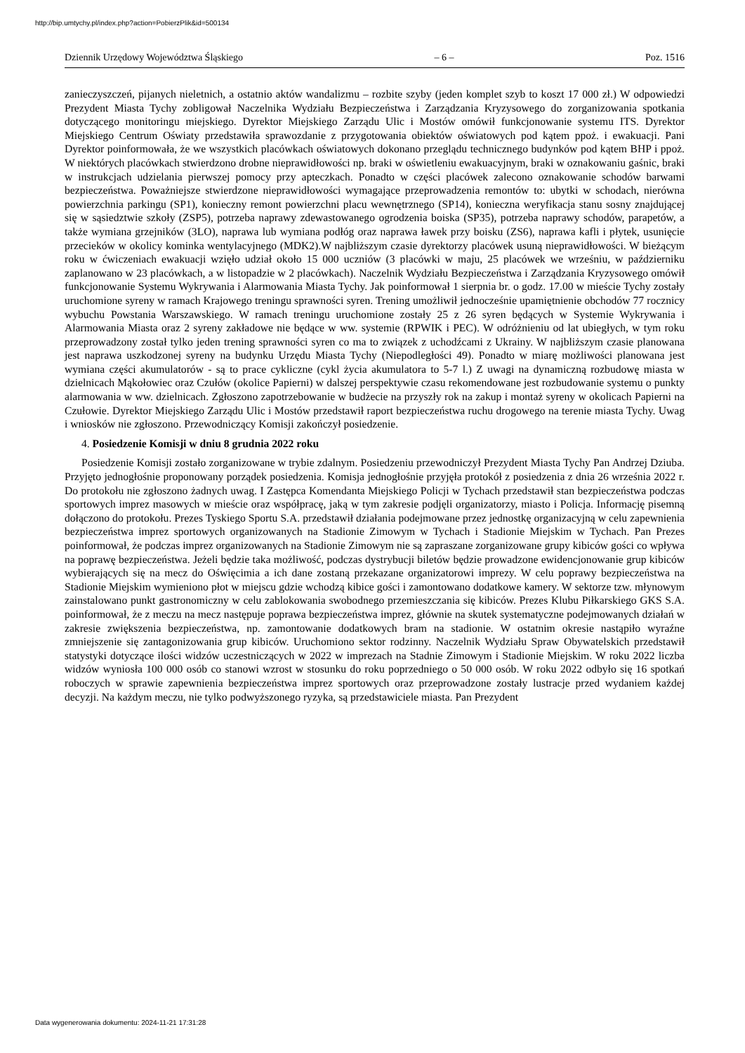http://bip.umtychy.pl/index.php?action=PobierzPlik&id=500134
Dziennik Urzędowy Województwa Śląskiego – 6 – Poz. 1516
zanieczyszczeń, pijanych nieletnich, a ostatnio aktów wandalizmu – rozbite szyby (jeden komplet szyb to koszt 17 000 zł.) W odpowiedzi Prezydent Miasta Tychy zobligował Naczelnika Wydziału Bezpieczeństwa i Zarządzania Kryzysowego do zorganizowania spotkania dotyczącego monitoringu miejskiego. Dyrektor Miejskiego Zarządu Ulic i Mostów omówił funkcjonowanie systemu ITS. Dyrektor Miejskiego Centrum Oświaty przedstawiła sprawozdanie z przygotowania obiektów oświatowych pod kątem ppoż. i ewakuacji. Pani Dyrektor poinformowała, że we wszystkich placówkach oświatowych dokonano przeglądu technicznego budynków pod kątem BHP i ppoż. W niektórych placówkach stwierdzono drobne nieprawidłowości np. braki w oświetleniu ewakuacyjnym, braki w oznakowaniu gaśnic, braki w instrukcjach udzielania pierwszej pomocy przy apteczkach. Ponadto w części placówek zalecono oznakowanie schodów barwami bezpieczeństwa. Poważniejsze stwierdzone nieprawidłowości wymagające przeprowadzenia remontów to: ubytki w schodach, nierówna powierzchnia parkingu (SP1), konieczny remont powierzchni placu wewnętrznego (SP14), konieczna weryfikacja stanu sosny znajdującej się w sąsiedztwie szkoły (ZSP5), potrzeba naprawy zdewastowanego ogrodzenia boiska (SP35), potrzeba naprawy schodów, parapetów, a także wymiana grzejników (3LO), naprawa lub wymiana podłóg oraz naprawa ławek przy boisku (ZS6), naprawa kafli i płytek, usunięcie przecieków w okolicy kominka wentylacyjnego (MDK2).W najbliższym czasie dyrektorzy placówek usuną nieprawidłowości. W bieżącym roku w ćwiczeniach ewakuacji wzięło udział około 15 000 uczniów (3 placówki w maju, 25 placówek we wrześniu, w październiku zaplanowano w 23 placówkach, a w listopadzie w 2 placówkach). Naczelnik Wydziału Bezpieczeństwa i Zarządzania Kryzysowego omówił funkcjonowanie Systemu Wykrywania i Alarmowania Miasta Tychy. Jak poinformował 1 sierpnia br. o godz. 17.00 w mieście Tychy zostały uruchomione syreny w ramach Krajowego treningu sprawności syren. Trening umożliwił jednocześnie upamiętnienie obchodów 77 rocznicy wybuchu Powstania Warszawskiego. W ramach treningu uruchomione zostały 25 z 26 syren będących w Systemie Wykrywania i Alarmowania Miasta oraz 2 syreny zakładowe nie będące w ww. systemie (RPWIK i PEC). W odróżnieniu od lat ubiegłych, w tym roku przeprowadzony został tylko jeden trening sprawności syren co ma to związek z uchodźcami z Ukrainy. W najbliższym czasie planowana jest naprawa uszkodzonej syreny na budynku Urzędu Miasta Tychy (Niepodległości 49). Ponadto w miarę możliwości planowana jest wymiana części akumulatorów - są to prace cykliczne (cykl życia akumulatora to 5-7 l.) Z uwagi na dynamiczną rozbudowę miasta w dzielnicach Mąkołowiec oraz Czułów (okolice Papierni) w dalszej perspektywie czasu rekomendowane jest rozbudowanie systemu o punkty alarmowania w ww. dzielnicach. Zgłoszono zapotrzebowanie w budżecie na przyszły rok na zakup i montaż syreny w okolicach Papierni na Czułowie. Dyrektor Miejskiego Zarządu Ulic i Mostów przedstawił raport bezpieczeństwa ruchu drogowego na terenie miasta Tychy. Uwag i wniosków nie zgłoszono. Przewodniczący Komisji zakończył posiedzenie.
4. Posiedzenie Komisji w dniu 8 grudnia 2022 roku
Posiedzenie Komisji zostało zorganizowane w trybie zdalnym. Posiedzeniu przewodniczył Prezydent Miasta Tychy Pan Andrzej Dziuba. Przyjęto jednogłośnie proponowany porządek posiedzenia. Komisja jednogłośnie przyjęła protokół z posiedzenia z dnia 26 września 2022 r. Do protokołu nie zgłoszono żadnych uwag. I Zastępca Komendanta Miejskiego Policji w Tychach przedstawił stan bezpieczeństwa podczas sportowych imprez masowych w mieście oraz współpracę, jaką w tym zakresie podjęli organizatorzy, miasto i Policja. Informację pisemną dołączono do protokołu. Prezes Tyskiego Sportu S.A. przedstawił działania podejmowane przez jednostkę organizacyjną w celu zapewnienia bezpieczeństwa imprez sportowych organizowanych na Stadionie Zimowym w Tychach i Stadionie Miejskim w Tychach. Pan Prezes poinformował, że podczas imprez organizowanych na Stadionie Zimowym nie są zapraszane zorganizowane grupy kibiców gości co wpływa na poprawę bezpieczeństwa. Jeżeli będzie taka możliwość, podczas dystrybucji biletów będzie prowadzone ewidencjonowanie grup kibiców wybierających się na mecz do Oświęcimia a ich dane zostaną przekazane organizatorowi imprezy. W celu poprawy bezpieczeństwa na Stadionie Miejskim wymieniono płot w miejscu gdzie wchodzą kibice gości i zamontowano dodatkowe kamery. W sektorze tzw. młynowym zainstalowano punkt gastronomiczny w celu zablokowania swobodnego przemieszczania się kibiców. Prezes Klubu Piłkarskiego GKS S.A. poinformował, że z meczu na mecz następuje poprawa bezpieczeństwa imprez, głównie na skutek systematyczne podejmowanych działań w zakresie zwiększenia bezpieczeństwa, np. zamontowanie dodatkowych bram na stadionie. W ostatnim okresie nastąpiło wyraźne zmniejszenie się zantagonizowania grup kibiców. Uruchomiono sektor rodzinny. Naczelnik Wydziału Spraw Obywatelskich przedstawił statystyki dotyczące ilości widzów uczestniczących w 2022 w imprezach na Stadnie Zimowym i Stadionie Miejskim. W roku 2022 liczba widzów wyniosła 100 000 osób co stanowi wzrost w stosunku do roku poprzedniego o 50 000 osób. W roku 2022 odbyło się 16 spotkań roboczych w sprawie zapewnienia bezpieczeństwa imprez sportowych oraz przeprowadzone zostały lustracje przed wydaniem każdej decyzji. Na każdym meczu, nie tylko podwyższonego ryzyka, są przedstawiciele miasta. Pan Prezydent
Data wygenerowania dokumentu: 2024-11-21 17:31:28